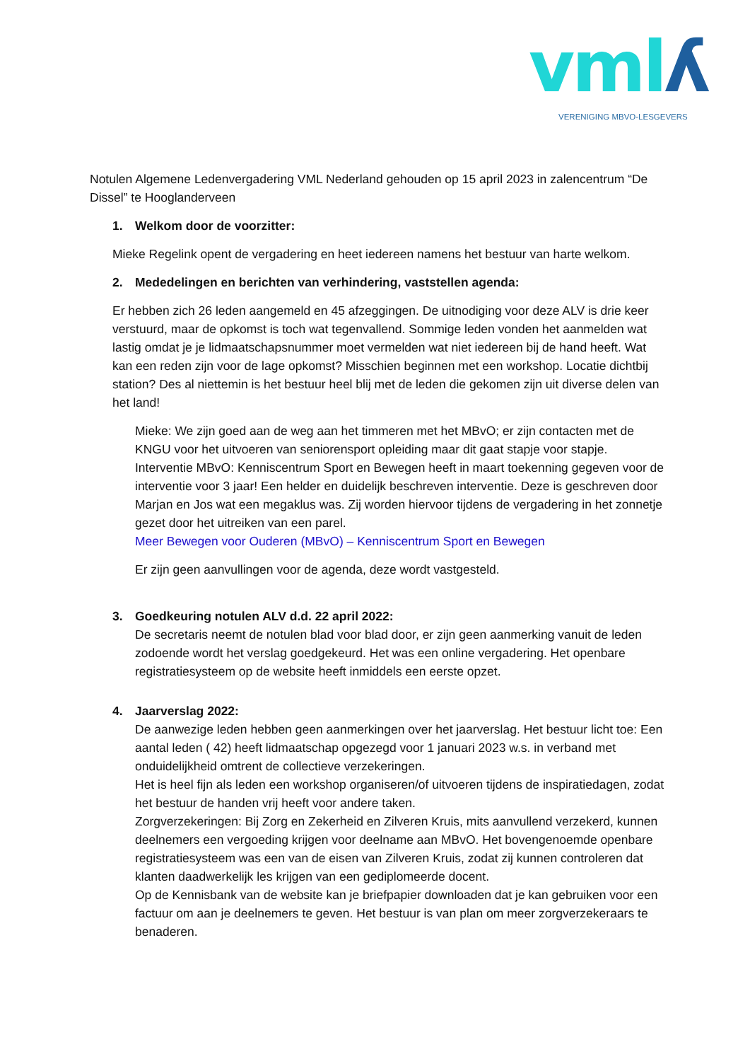vmlʎ VERENIGING MBVO-LESGEVERS
Notulen Algemene Ledenvergadering VML Nederland gehouden op 15 april 2023 in zalencentrum “De Dissel” te Hooglanderveen
1. Welkom door de voorzitter:
Mieke Regelink opent de vergadering en heet iedereen namens het bestuur van harte welkom.
2. Mededelingen en berichten van verhindering, vaststellen agenda:
Er hebben zich 26 leden aangemeld en 45 afzeggingen. De uitnodiging voor deze ALV is drie keer verstuurd, maar de opkomst is toch wat tegenvallend. Sommige leden vonden het aanmelden wat lastig omdat je je lidmaatschapsnummer moet vermelden wat niet iedereen bij de hand heeft. Wat kan een reden zijn voor de lage opkomst? Misschien beginnen met een workshop. Locatie dichtbij station? Des al niettemin is het bestuur heel blij met de leden die gekomen zijn uit diverse delen van het land!
Mieke: We zijn goed aan de weg aan het timmeren met het MBvO; er zijn contacten met de KNGU voor het uitvoeren van seniorensport opleiding maar dit gaat stapje voor stapje. Interventie MBvO: Kenniscentrum Sport en Bewegen heeft in maart toekenning gegeven voor de interventie voor 3 jaar! Een helder en duidelijk beschreven interventie. Deze is geschreven door Marjan en Jos wat een megaklus was. Zij worden hiervoor tijdens de vergadering in het zonnetje gezet door het uitreiken van een parel.
Meer Bewegen voor Ouderen (MBvO) – Kenniscentrum Sport en Bewegen
Er zijn geen aanvullingen voor de agenda, deze wordt vastgesteld.
3. Goedkeuring notulen ALV d.d. 22 april 2022:
De secretaris neemt de notulen blad voor blad door, er zijn geen aanmerking vanuit de leden zodoende wordt het verslag goedgekeurd. Het was een online vergadering. Het openbare registratiesysteem op de website heeft inmiddels een eerste opzet.
4. Jaarverslag 2022:
De aanwezige leden hebben geen aanmerkingen over het jaarverslag. Het bestuur licht toe: Een aantal leden ( 42) heeft lidmaatschap opgezegd voor 1 januari 2023 w.s. in verband met onduidelijkheid omtrent de collectieve verzekeringen.
Het is heel fijn als leden een workshop organiseren/of uitvoeren tijdens de inspiratiedagen, zodat het bestuur de handen vrij heeft voor andere taken.
Zorgverzekeringen: Bij Zorg en Zekerheid en Zilveren Kruis, mits aanvullend verzekerd, kunnen deelnemers een vergoeding krijgen voor deelname aan MBvO. Het bovengenoemde openbare registratiesysteem was een van de eisen van Zilveren Kruis, zodat zij kunnen controleren dat klanten daadwerkelijk les krijgen van een gediplomeerde docent.
Op de Kennisbank van de website kan je briefpapier downloaden dat je kan gebruiken voor een factuur om aan je deelnemers te geven. Het bestuur is van plan om meer zorgverzekeraars te benaderen.